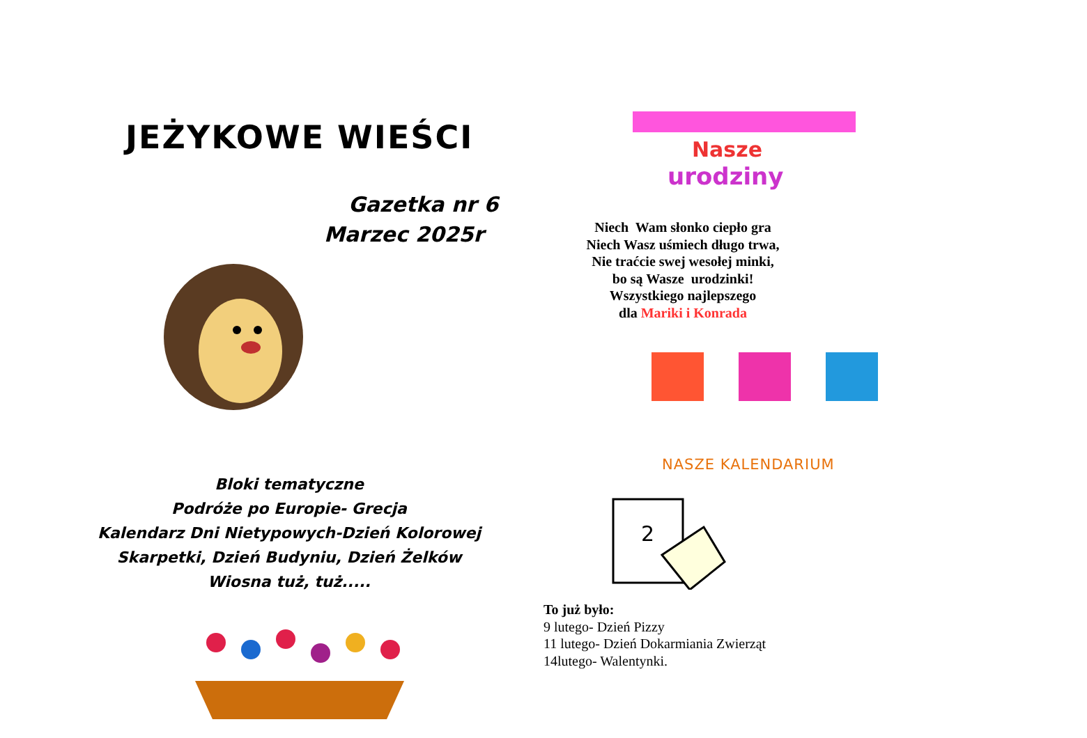JEŻYKOWE WIEŚCI
Gazetka nr 6
Marzec 2025r
Bloki tematyczne
Podróże po Europie- Grecja
Kalendarz Dni Nietypowych-Dzień Kolorowej
Skarpetki, Dzień Budyniu, Dzień Żelków
Wiosna tuż, tuż.....
Nasze
urodziny
Niech Wam słonko ciepło gra
Niech Wasz uśmiech długo trwa,
Nie traćcie swej wesołej minki,
bo są Wasze urodzinki!
Wszystkiego najlepszego
dla Mariki i Konrada
NASZE KALENDARIUM
2
To już było:
9 lutego- Dzień Pizzy
11 lutego- Dzień Dokarmiania Zwierząt
14lutego- Walentynki.